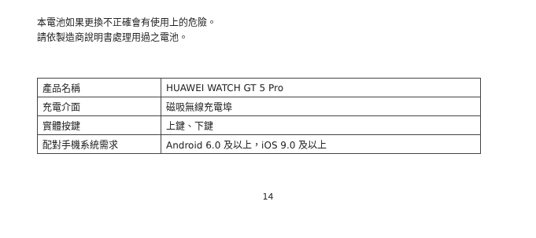本電池如果更換不正確會有使用上的危險。
請依製造商說明書處理用過之電池。
| 產品名稱 | HUAWEI WATCH GT 5 Pro |
| 充電介面 | 磁吸無線充電埠 |
| 實體按鍵 | 上鍵、下鍵 |
| 配對手機系統需求 | Android 6.0 及以上，iOS 9.0 及以上 |
14